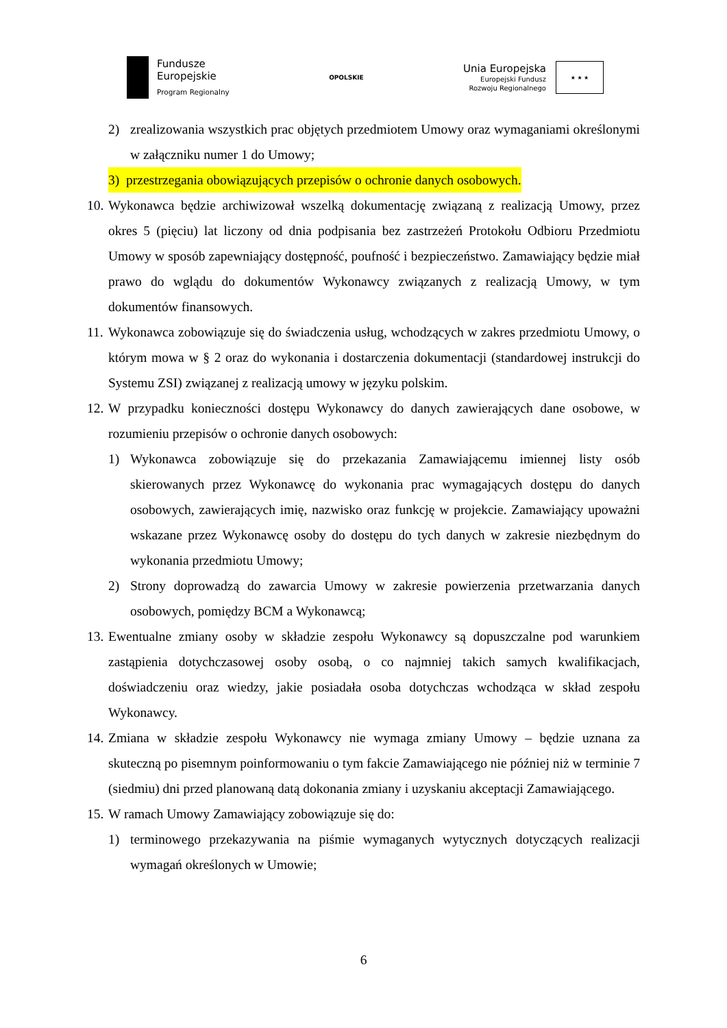Fundusze
Europejskie
Program Regionalny
OPOLSKIE
Unia Europejska
Europejski Fundusz
Rozwoju Regionalnego
★ ★ ★
2) zrealizowania wszystkich prac objętych przedmiotem Umowy oraz wymaganiami określonymi w załączniku numer 1 do Umowy;
3) przestrzegania obowiązujących przepisów o ochronie danych osobowych.
10. Wykonawca będzie archiwizował wszelką dokumentację związaną z realizacją Umowy, przez okres 5 (pięciu) lat liczony od dnia podpisania bez zastrzeżeń Protokołu Odbioru Przedmiotu Umowy w sposób zapewniający dostępność, poufność i bezpieczeństwo. Zamawiający będzie miał prawo do wglądu do dokumentów Wykonawcy związanych z realizacją Umowy, w tym dokumentów finansowych.
11. Wykonawca zobowiązuje się do świadczenia usług, wchodzących w zakres przedmiotu Umowy, o którym mowa w § 2 oraz do wykonania i dostarczenia dokumentacji (standardowej instrukcji do Systemu ZSI) związanej z realizacją umowy w języku polskim.
12. W przypadku konieczności dostępu Wykonawcy do danych zawierających dane osobowe, w rozumieniu przepisów o ochronie danych osobowych:
1) Wykonawca zobowiązuje się do przekazania Zamawiającemu imiennej listy osób skierowanych przez Wykonawcę do wykonania prac wymagających dostępu do danych osobowych, zawierających imię, nazwisko oraz funkcję w projekcie. Zamawiający upoważni wskazane przez Wykonawcę osoby do dostępu do tych danych w zakresie niezbędnym do wykonania przedmiotu Umowy;
2) Strony doprowadzą do zawarcia Umowy w zakresie powierzenia przetwarzania danych osobowych, pomiędzy BCM a Wykonawcą;
13. Ewentualne zmiany osoby w składzie zespołu Wykonawcy są dopuszczalne pod warunkiem zastąpienia dotychczasowej osoby osobą, o co najmniej takich samych kwalifikacjach, doświadczeniu oraz wiedzy, jakie posiadała osoba dotychczas wchodząca w skład zespołu Wykonawcy.
14. Zmiana w składzie zespołu Wykonawcy nie wymaga zmiany Umowy – będzie uznana za skuteczną po pisemnym poinformowaniu o tym fakcie Zamawiającego nie później niż w terminie 7 (siedmiu) dni przed planowaną datą dokonania zmiany i uzyskaniu akceptacji Zamawiającego.
15. W ramach Umowy Zamawiający zobowiązuje się do:
1) terminowego przekazywania na piśmie wymaganych wytycznych dotyczących realizacji wymagań określonych w Umowie;
6